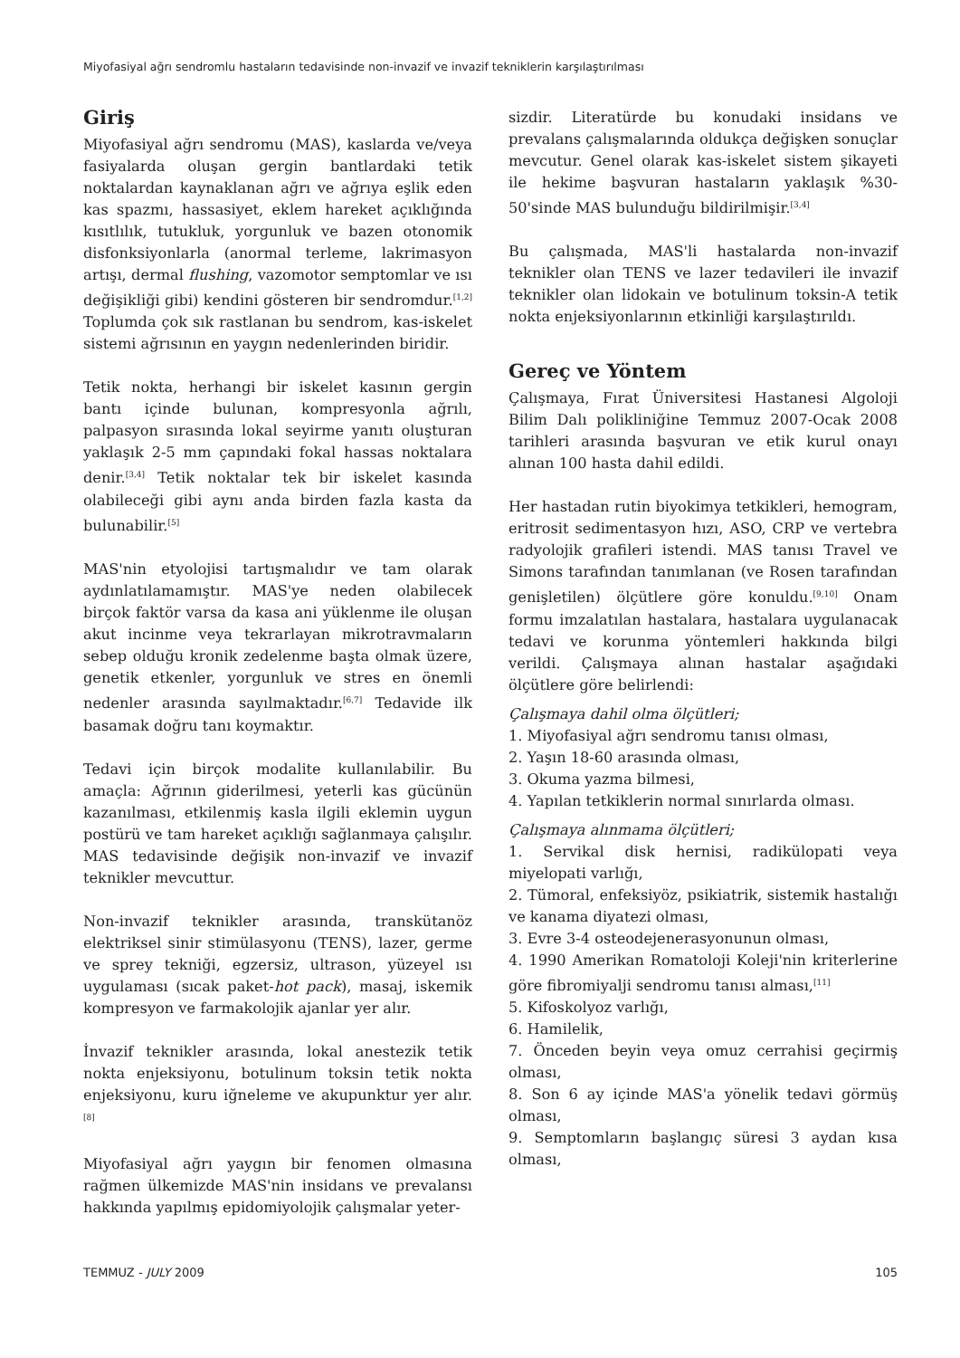Miyofasiyal ağrı sendromlu hastaların tedavisinde non-invazif ve invazif tekniklerin karşılaştırılması
Giriş
Miyofasiyal ağrı sendromu (MAS), kaslarda ve/veya fasiyalarda oluşan gergin bantlardaki tetik noktalardan kaynaklanan ağrı ve ağrıya eşlik eden kas spazmı, hassasiyet, eklem hareket açıklığında kısıtlılık, tutukluk, yorgunluk ve bazen otonomik disfonksiyonlarla (anormal terleme, lakrimasyon artışı, dermal flushing, vazomotor semptomlar ve ısı değişikliği gibi) kendini gösteren bir sendromdur.<sup>[1,2]</sup> Toplumda çok sık rastlanan bu sendrom, kas-iskelet sistemi ağrısının en yaygın nedenlerinden biridir.
Tetik nokta, herhangi bir iskelet kasının gergin bantı içinde bulunan, kompresyonla ağrılı, palpasyon sırasında lokal seyirme yanıtı oluşturan yaklaşık 2-5 mm çapındaki fokal hassas noktalara denir.<sup>[3,4]</sup> Tetik noktalar tek bir iskelet kasında olabileceği gibi aynı anda birden fazla kasta da bulunabilir.<sup>[5]</sup>
MAS'nin etyolojisi tartışmalıdır ve tam olarak aydınlatılamamıştır. MAS'ye neden olabilecek birçok faktör varsa da kasa ani yüklenme ile oluşan akut incinme veya tekrarlayan mikrotravmaların sebep olduğu kronik zedelenme başta olmak üzere, genetik etkenler, yorgunluk ve stres en önemli nedenler arasında sayılmaktadır.<sup>[6,7]</sup> Tedavide ilk basamak doğru tanı koymaktır.
Tedavi için birçok modalite kullanılabilir. Bu amaçla: Ağrının giderilmesi, yeterli kas gücünün kazanılması, etkilenmiş kasla ilgili eklemin uygun postürü ve tam hareket açıklığı sağlanmaya çalışılır. MAS tedavisinde değişik non-invazif ve invazif teknikler mevcuttur.
Non-invazif teknikler arasında, transkütanöz elektriksel sinir stimülasyonu (TENS), lazer, germe ve sprey tekniği, egzersiz, ultrason, yüzeyel ısı uygulaması (sıcak paket-hot pack), masaj, iskemik kompresyon ve farmakolojik ajanlar yer alır.
İnvazif teknikler arasında, lokal anestezik tetik nokta enjeksiyonu, botulinum toksin tetik nokta enjeksiyonu, kuru iğneleme ve akupunktur yer alır.<sup>[8]</sup>
Miyofasiyal ağrı yaygın bir fenomen olmasına rağmen ülkemizde MAS'nin insidans ve prevalansı hakkında yapılmış epidomiyolojik çalışmalar yeter-
sizdir. Literatürde bu konudaki insidans ve prevalans çalışmalarında oldukça değişken sonuçlar mevcutur. Genel olarak kas-iskelet sistem şikayeti ile hekime başvuran hastaların yaklaşık %30-50'sinde MAS bulunduğu bildirilmişir.<sup>[3,4]</sup>
Bu çalışmada, MAS'li hastalarda non-invazif teknikler olan TENS ve lazer tedavileri ile invazif teknikler olan lidokain ve botulinum toksin-A tetik nokta enjeksiyonlarının etkinliği karşılaştırıldı.
Gereç ve Yöntem
Çalışmaya, Fırat Üniversitesi Hastanesi Algoloji Bilim Dalı polikliniğine Temmuz 2007-Ocak 2008 tarihleri arasında başvuran ve etik kurul onayı alınan 100 hasta dahil edildi.
Her hastadan rutin biyokimya tetkikleri, hemogram, eritrosit sedimentasyon hızı, ASO, CRP ve vertebra radyolojik grafileri istendi. MAS tanısı Travel ve Simons tarafından tanımlanan (ve Rosen tarafından genişletilen) ölçütlere göre konuldu.<sup>[9,10]</sup> Onam formu imzalatılan hastalara, hastalara uygulanacak tedavi ve korunma yöntemleri hakkında bilgi verildi. Çalışmaya alınan hastalar aşağıdaki ölçütlere göre belirlendi:
Çalışmaya dahil olma ölçütleri;
1. Miyofasiyal ağrı sendromu tanısı olması,
2. Yaşın 18-60 arasında olması,
3. Okuma yazma bilmesi,
4. Yapılan tetkiklerin normal sınırlarda olması.
Çalışmaya alınmama ölçütleri;
1. Servikal disk hernisi, radikülopati veya miyelopati varlığı,
2. Tümoral, enfeksiyöz, psikiatrik, sistemik hastalığı ve kanama diyatezi olması,
3. Evre 3-4 osteodejenerasyonunun olması,
4. 1990 Amerikan Romatoloji Koleji'nin kriterlerine göre fibromiyalji sendromu tanısı alması,<sup>[11]</sup>
5. Kifoskolyoz varlığı,
6. Hamilelik,
7. Önceden beyin veya omuz cerrahisi geçirmiş olması,
8. Son 6 ay içinde MAS'a yönelik tedavi görmüş olması,
9. Semptomların başlangıç süresi 3 aydan kısa olması,
TEMMUZ - JULY 2009 105